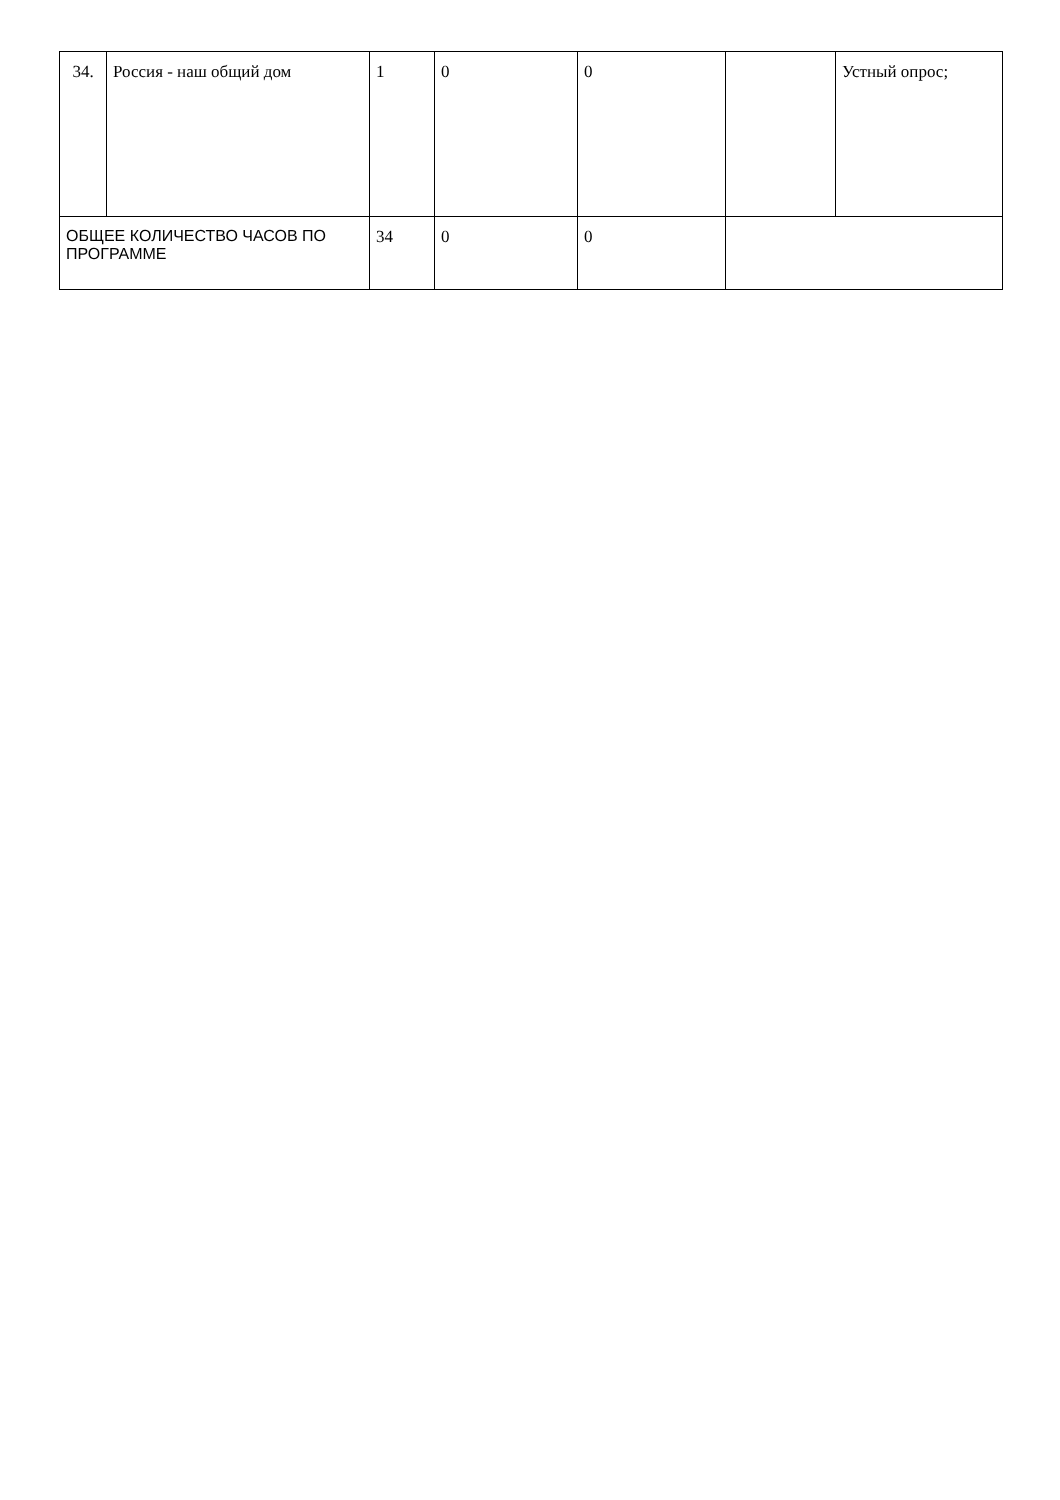| 34. | Россия - наш общий дом | 1 | 0 | 0 | | Устный опрос; |
| ОБЩЕЕ КОЛИЧЕСТВО ЧАСОВ ПО ПРОГРАММЕ | | 34 | 0 | 0 | | |